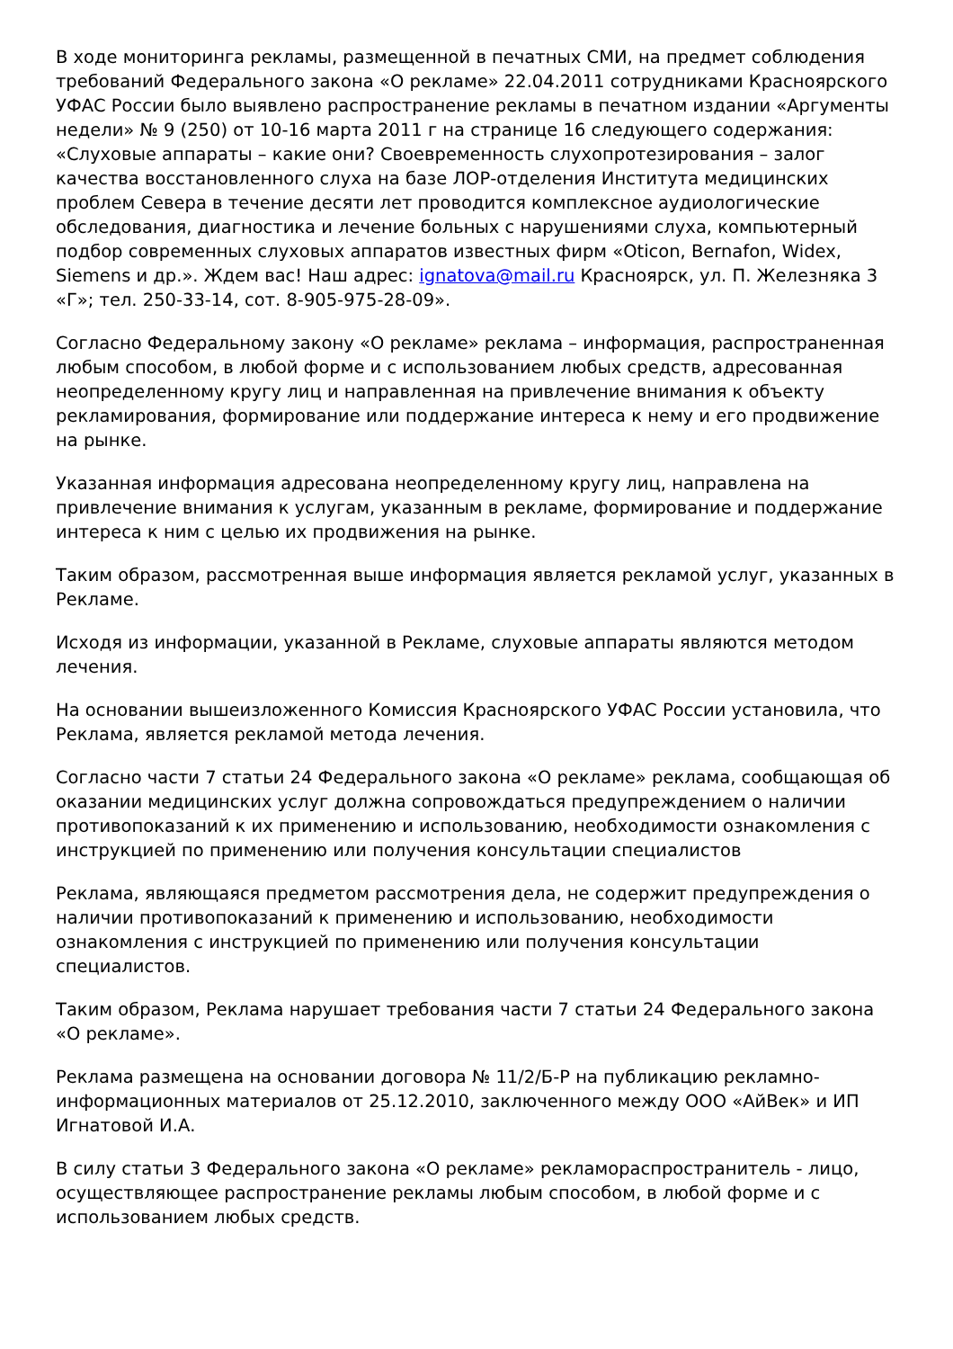В ходе мониторинга рекламы, размещенной в печатных СМИ, на предмет соблюдения требований Федерального закона «О рекламе» 22.04.2011 сотрудниками Красноярского УФАС России было выявлено распространение рекламы в печатном издании «Аргументы недели» № 9 (250) от 10-16 марта 2011 г на странице 16 следующего содержания: «Слуховые аппараты – какие они? Своевременность слухопротезирования – залог качества восстановленного слуха на базе ЛОР-отделения Института медицинских проблем Севера в течение десяти лет проводится комплексное аудиологические обследования, диагностика и лечение больных с нарушениями слуха, компьютерный подбор современных слуховых аппаратов известных фирм «Oticon, Bernafon, Widex, Siemens и др.». Ждем вас! Наш адрес: ignatova@mail.ru Красноярск, ул. П. Железняка 3 «Г»; тел. 250-33-14, сот. 8-905-975-28-09».
Согласно Федеральному закону «О рекламе» реклама – информация, распространенная любым способом, в любой форме и с использованием любых средств, адресованная неопределенному кругу лиц и направленная на привлечение внимания к объекту рекламирования, формирование или поддержание интереса к нему и его продвижение на рынке.
Указанная информация адресована неопределенному кругу лиц, направлена на привлечение внимания к услугам, указанным в рекламе, формирование и поддержание интереса к ним с целью их продвижения на рынке.
Таким образом, рассмотренная выше информация является рекламой услуг, указанных в Рекламе.
Исходя из информации, указанной в Рекламе, слуховые аппараты являются методом лечения.
На основании вышеизложенного Комиссия Красноярского УФАС России установила, что Реклама, является рекламой метода лечения.
Согласно части 7 статьи 24 Федерального закона «О рекламе» реклама, сообщающая об оказании медицинских услуг должна сопровождаться предупреждением о наличии противопоказаний к их применению и использованию, необходимости ознакомления с инструкцией по применению или получения консультации специалистов
Реклама, являющаяся предметом рассмотрения дела, не содержит предупреждения о наличии противопоказаний к применению и использованию, необходимости ознакомления с инструкцией по применению или получения консультации специалистов.
Таким образом, Реклама нарушает требования части 7 статьи 24 Федерального закона «О рекламе».
Реклама размещена на основании договора № 11/2/Б-Р на публикацию рекламно-информационных материалов от 25.12.2010, заключенного между ООО «АйВек» и ИП Игнатовой И.А.
В силу статьи 3 Федерального закона «О рекламе» рекламораспространитель - лицо, осуществляющее распространение рекламы любым способом, в любой форме и с использованием любых средств.